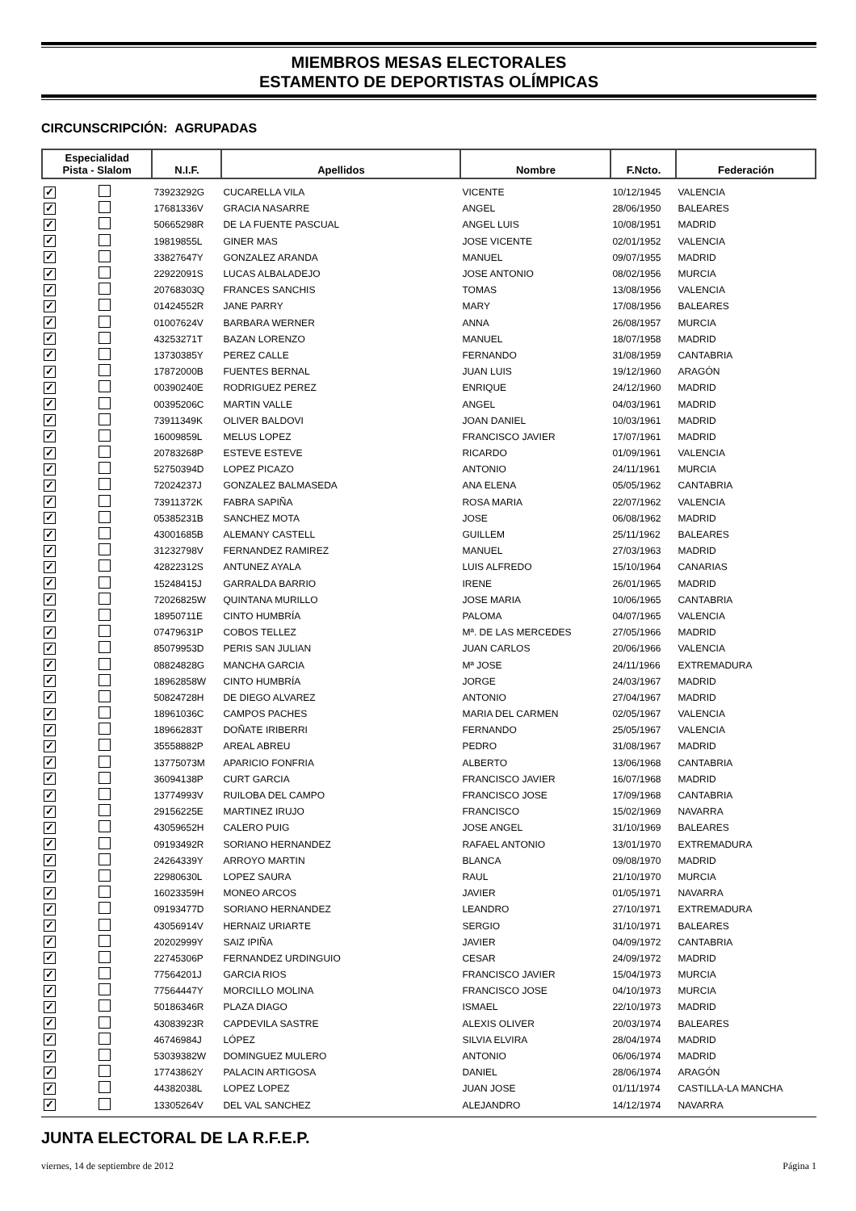MIEMBROS MESAS ELECTORALES
ESTAMENTO DE DEPORTISTAS OLÍMPICAS
CIRCUNSCRIPCIÓN: AGRUPADAS
| Especialidad Pista - Slalom | | N.I.F. | Apellidos | Nombre | F.Ncto. | Federación |
| --- | --- | --- | --- | --- | --- | --- |
| ✓ | | 73923292G | CUCARELLA VILA | VICENTE | 10/12/1945 | VALENCIA |
| ✓ | | 17681336V | GRACIA NASARRE | ANGEL | 28/06/1950 | BALEARES |
| ✓ | | 50665298R | DE LA FUENTE PASCUAL | ANGEL LUIS | 10/08/1951 | MADRID |
| ✓ | | 19819855L | GINER MAS | JOSE VICENTE | 02/01/1952 | VALENCIA |
| ✓ | | 33827647Y | GONZALEZ ARANDA | MANUEL | 09/07/1955 | MADRID |
| ✓ | | 22922091S | LUCAS ALBALADEJO | JOSE ANTONIO | 08/02/1956 | MURCIA |
| ✓ | | 20768303Q | FRANCES SANCHIS | TOMAS | 13/08/1956 | VALENCIA |
| ✓ | | 01424552R | JANE PARRY | MARY | 17/08/1956 | BALEARES |
| ✓ | | 01007624V | BARBARA WERNER | ANNA | 26/08/1957 | MURCIA |
| ✓ | | 43253271T | BAZAN LORENZO | MANUEL | 18/07/1958 | MADRID |
| ✓ | | 13730385Y | PEREZ CALLE | FERNANDO | 31/08/1959 | CANTABRIA |
| ✓ | | 17872000B | FUENTES BERNAL | JUAN LUIS | 19/12/1960 | ARAGÓN |
| ✓ | | 00390240E | RODRIGUEZ PEREZ | ENRIQUE | 24/12/1960 | MADRID |
| ✓ | | 00395206C | MARTIN VALLE | ANGEL | 04/03/1961 | MADRID |
| ✓ | | 73911349K | OLIVER BALDOVI | JOAN DANIEL | 10/03/1961 | MADRID |
| ✓ | | 16009859L | MELUS LOPEZ | FRANCISCO JAVIER | 17/07/1961 | MADRID |
| ✓ | | 20783268P | ESTEVE ESTEVE | RICARDO | 01/09/1961 | VALENCIA |
| ✓ | | 52750394D | LOPEZ PICAZO | ANTONIO | 24/11/1961 | MURCIA |
| ✓ | | 72024237J | GONZALEZ BALMASEDA | ANA ELENA | 05/05/1962 | CANTABRIA |
| ✓ | | 73911372K | FABRA SAPIÑA | ROSA MARIA | 22/07/1962 | VALENCIA |
| ✓ | | 05385231B | SANCHEZ MOTA | JOSE | 06/08/1962 | MADRID |
| ✓ | | 43001685B | ALEMANY CASTELL | GUILLEM | 25/11/1962 | BALEARES |
| ✓ | | 31232798V | FERNANDEZ RAMIREZ | MANUEL | 27/03/1963 | MADRID |
| ✓ | | 42822312S | ANTUNEZ AYALA | LUIS ALFREDO | 15/10/1964 | CANARIAS |
| ✓ | | 15248415J | GARRALDA BARRIO | IRENE | 26/01/1965 | MADRID |
| ✓ | | 72026825W | QUINTANA MURILLO | JOSE MARIA | 10/06/1965 | CANTABRIA |
| ✓ | | 18950711E | CINTO HUMBRÍA | PALOMA | 04/07/1965 | VALENCIA |
| ✓ | | 07479631P | COBOS TELLEZ | Mª. DE LAS MERCEDES | 27/05/1966 | MADRID |
| ✓ | | 85079953D | PERIS SAN JULIAN | JUAN CARLOS | 20/06/1966 | VALENCIA |
| ✓ | | 08824828G | MANCHA GARCIA | Mª JOSE | 24/11/1966 | EXTREMADURA |
| ✓ | | 18962858W | CINTO HUMBRÍA | JORGE | 24/03/1967 | MADRID |
| ✓ | | 50824728H | DE DIEGO ALVAREZ | ANTONIO | 27/04/1967 | MADRID |
| ✓ | | 18961036C | CAMPOS PACHES | MARIA DEL CARMEN | 02/05/1967 | VALENCIA |
| ✓ | | 18966283T | DOÑATE IRIBERRI | FERNANDO | 25/05/1967 | VALENCIA |
| ✓ | | 35558882P | AREAL ABREU | PEDRO | 31/08/1967 | MADRID |
| ✓ | | 13775073M | APARICIO FONFRIA | ALBERTO | 13/06/1968 | CANTABRIA |
| ✓ | | 36094138P | CURT GARCIA | FRANCISCO JAVIER | 16/07/1968 | MADRID |
| ✓ | | 13774993V | RUILOBA DEL CAMPO | FRANCISCO JOSE | 17/09/1968 | CANTABRIA |
| ✓ | | 29156225E | MARTINEZ IRUJO | FRANCISCO | 15/02/1969 | NAVARRA |
| ✓ | | 43059652H | CALERO PUIG | JOSE ANGEL | 31/10/1969 | BALEARES |
| ✓ | | 09193492R | SORIANO HERNANDEZ | RAFAEL ANTONIO | 13/01/1970 | EXTREMADURA |
| ✓ | | 24264339Y | ARROYO MARTIN | BLANCA | 09/08/1970 | MADRID |
| ✓ | | 22980630L | LOPEZ SAURA | RAUL | 21/10/1970 | MURCIA |
| ✓ | | 16023359H | MONEO ARCOS | JAVIER | 01/05/1971 | NAVARRA |
| ✓ | | 09193477D | SORIANO HERNANDEZ | LEANDRO | 27/10/1971 | EXTREMADURA |
| ✓ | | 43056914V | HERNAIZ URIARTE | SERGIO | 31/10/1971 | BALEARES |
| ✓ | | 20202999Y | SAIZ IPIÑA | JAVIER | 04/09/1972 | CANTABRIA |
| ✓ | | 22745306P | FERNANDEZ URDINGUIO | CESAR | 24/09/1972 | MADRID |
| ✓ | | 77564201J | GARCIA RIOS | FRANCISCO JAVIER | 15/04/1973 | MURCIA |
| ✓ | | 77564447Y | MORCILLO MOLINA | FRANCISCO JOSE | 04/10/1973 | MURCIA |
| ✓ | | 50186346R | PLAZA DIAGO | ISMAEL | 22/10/1973 | MADRID |
| ✓ | | 43083923R | CAPDEVILA SASTRE | ALEXIS OLIVER | 20/03/1974 | BALEARES |
| ✓ | | 46746984J | LÓPEZ | SILVIA ELVIRA | 28/04/1974 | MADRID |
| ✓ | | 53039382W | DOMINGUEZ MULERO | ANTONIO | 06/06/1974 | MADRID |
| ✓ | | 17743862Y | PALACIN ARTIGOSA | DANIEL | 28/06/1974 | ARAGÓN |
| ✓ | | 44382038L | LOPEZ LOPEZ | JUAN JOSE | 01/11/1974 | CASTILLA-LA MANCHA |
| ✓ | | 13305264V | DEL VAL SANCHEZ | ALEJANDRO | 14/12/1974 | NAVARRA |
JUNTA ELECTORAL DE LA R.F.E.P.
viernes, 14 de septiembre de 2012 Página 1